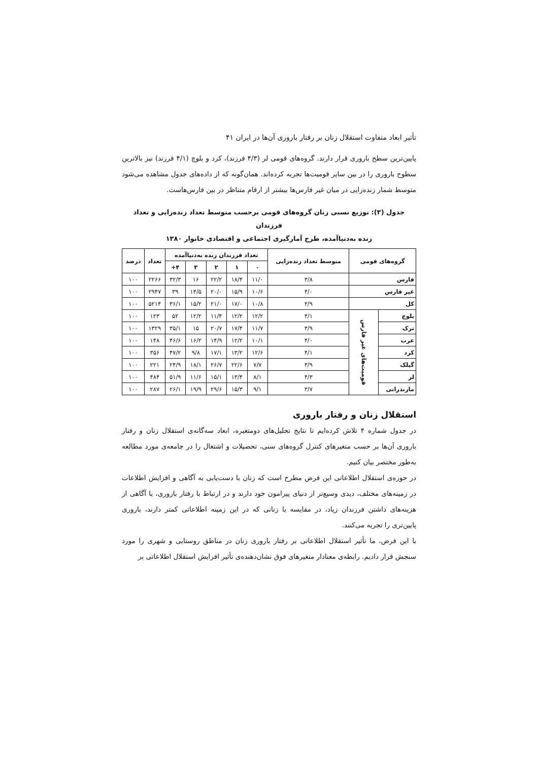تأثیر ابعاد متفاوت استقلال زنان بر رفتار باروری آن‌ها در ایران ۴۱
پایین‌ترین سطح باروری قرار دارند. گروه‌های قومی لر (۴/۳ فرزند)، کرد و بلوچ (۴/۱ فرزند) نیز بالاترین سطوح باروری را در بین سایر قومیت‌ها تجربه کرده‌اند. همان‌گونه که از داده‌های جدول مشاهده می‌شود متوسط شمار زنده‌زایی در میان غیر فارس‌ها بیشتر از ارقام متناظر در بین فارس‌هاست.
جدول (۳): توزیع نسبی زنان گروه‌های قومی برحسب متوسط تعداد زنده‌زایی و تعداد فرزندان
زنده به‌دنیاآمده، طرح آمارگیری اجتماعی و اقتصادی خانوار ۱۳۸۰
| گروه‌های قومی | | متوسط تعداد زنده‌زایی | تعداد فرزندان زنده به‌دنیاآمده | | | | | تعداد | درصد |
| --- | --- | --- | --- | --- | --- | --- | --- | --- | --- |
| | | | ۰ | ۱ | ۲ | ۳ | ۴+ | | |
| فارس | | ۳/۸ | ۱۱/۰ | ۱۸/۴ | ۲۲/۲ | ۱۶ | ۳۲/۳ | ۲۲۶۶ | ۱۰۰ |
| غیر فارس | | ۴/۰ | ۱۰/۶ | ۱۵/۹ | ۲۰/۰ | ۱۴/۵ | ۳۹ | ۲۹۴۷ | ۱۰۰ |
| کل | | ۳/۹ | ۱۰/۸ | ۱۷/۰ | ۲۱/۰ | ۱۵/۲ | ۳۶/۱ | ۵۲۱۴ | ۱۰۰ |
| بلوچ | قومیت‌های غیر فارس | ۴/۱ | ۱۲/۲ | ۱۲/۲ | ۱۱/۴ | ۱۲/۲ | ۵۲ | ۱۲۳ | ۱۰۰ |
| ترک | | ۳/۹ | ۱۱/۷ | ۱۷/۴ | ۲۰/۷ | ۱۵ | ۳۵/۱ | ۱۳۲۹ | ۱۰۰ |
| عرب | | ۴/۰ | ۱۰/۱ | ۱۲/۲ | ۱۴/۹ | ۱۶/۲ | ۴۶/۶ | ۱۴۸ | ۱۰۰ |
| کرد | | ۴/۱ | ۱۲/۶ | ۱۳/۲ | ۱۷/۱ | ۹/۸ | ۴۷/۲ | ۳۵۶ | ۱۰۰ |
| گیلک | | ۳/۹ | ۷/۷ | ۲۲/۶ | ۲۶/۷ | ۱۸/۱ | ۲۴/۹ | ۲۲۱ | ۱۰۰ |
| لر | | ۴/۳ | ۸/۱ | ۱۳/۴ | ۱۵/۱ | ۱۱/۶ | ۵۱/۹ | ۴۸۴ | ۱۰۰ |
| مازندرانی | | ۳/۷ | ۹/۱ | ۱۵/۳ | ۲۹/۶ | ۱۹/۹ | ۲۶/۱ | ۲۸۷ | ۱۰۰ |
استقلال زنان و رفتار باروری
در جدول شماره ۴ تلاش کرده‌ایم تا نتایج تحلیل‌های دومتغیره، ابعاد سه‌گانه‌ی استقلال زنان و رفتار باروری آن‌ها بر حسب متغیرهای کنترل گروه‌های سنی، تحصیلات و اشتغال را در جامعه‌ی مورد مطالعه به‌طور مختصر بیان کنیم.
در حوزه‌ی استقلال اطلاعاتی این فرض مطرح است که زنان با دست‌یابی به آگاهی و افزایش اطلاعات در زمینه‌های مختلف، دیدی وسیع‌تر از دنیای پیرامون خود دارند و در ارتباط با رفتار باروری، با آگاهی از هزینه‌های داشتن فرزندان زیاد، در مقایسه با زنانی که در این زمینه اطلاعاتی کمتر دارند، باروری پایین‌تری را تجربه می‌کنند.
با این فرض، ما تأثیر استقلال اطلاعاتی بر رفتار باروری زنان در مناطق روستایی و شهری را مورد سنجش قرار دادیم. رابطه‌ی معنادار متغیرهای فوق نشان‌دهنده‌ی تأثیر افزایش استقلال اطلاعاتی بر